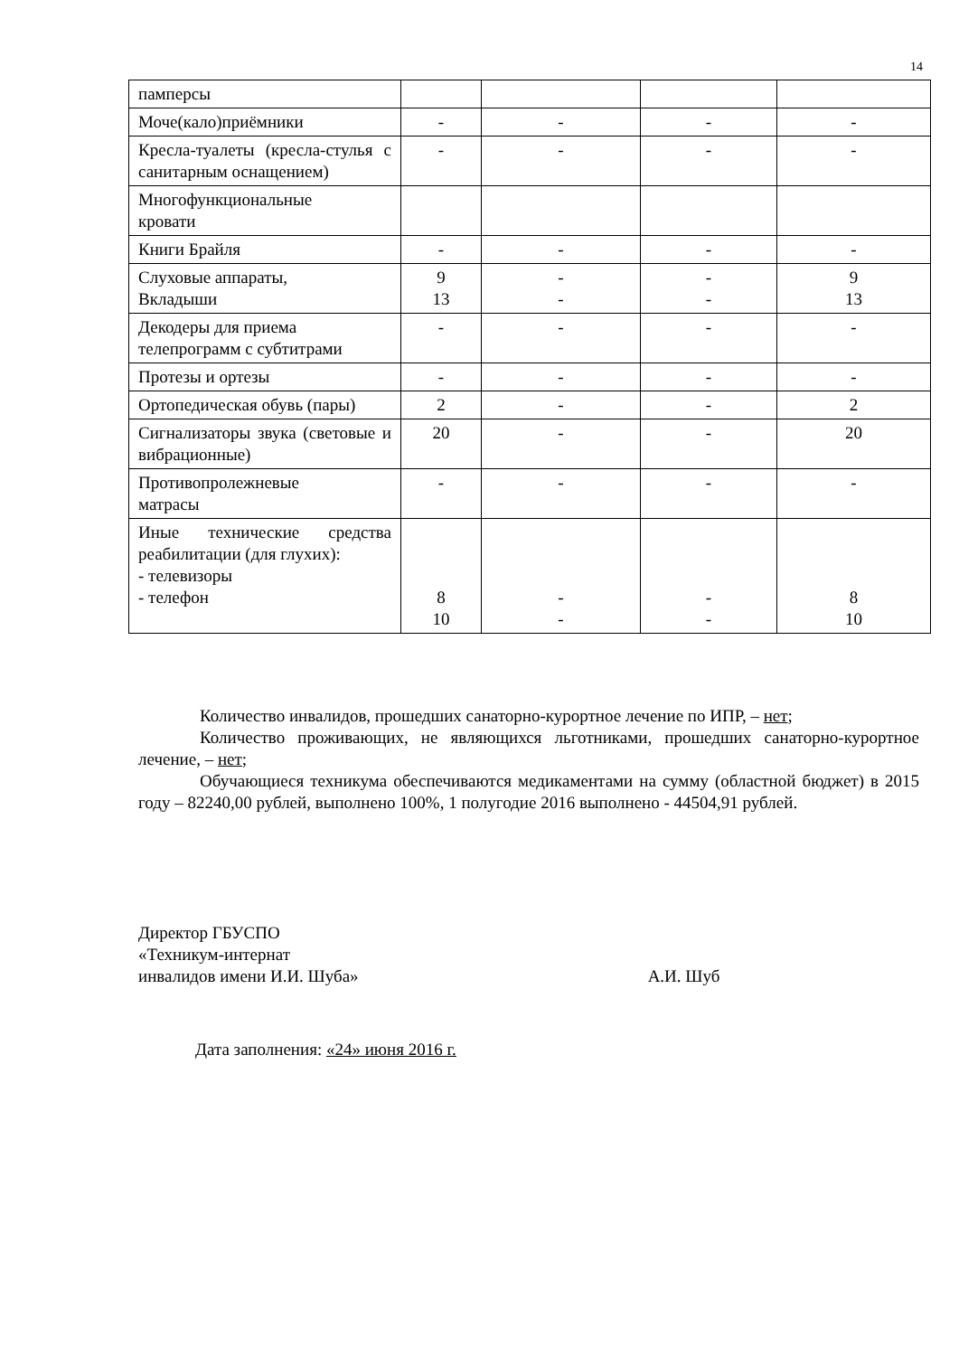14
| памперсы | | | | |
| Моче(кало)приёмники | - | - | - | - |
| Кресла-туалеты (кресла-стулья с санитарным оснащением) | - | - | - | - |
| Многофункциональные кровати | | | | |
| Книги Брайля | - | - | - | - |
| Слуховые аппараты, Вкладыши | 9 13 | - - | - - | 9 13 |
| Декодеры для приема телепрограмм с субтитрами | - | - | - | - |
| Протезы и ортезы | - | - | - | - |
| Ортопедическая обувь (пары) | 2 | - | - | 2 |
| Сигнализаторы звука (световые и вибрационные) | 20 | - | - | 20 |
| Противопролежневые матрасы | - | - | - | - |
| Иные технические средства реабилитации (для глухих): - телевизоры - телефон | 8 10 | - - | - - | 8 10 |
Количество инвалидов, прошедших санаторно-курортное лечение по ИПР, – нет;
Количество проживающих, не являющихся льготниками, прошедших санаторно-курортное лечение, – нет;
Обучающиеся техникума обеспечиваются медикаментами на сумму (областной бюджет) в 2015 году – 82240,00 рублей, выполнено 100%, 1 полугодие 2016 выполнено - 44504,91 рублей.
Директор ГБУСПО
«Техникум-интернат
инвалидов имени И.И. Шуба» А.И. Шуб
Дата заполнения: «24» июня 2016 г.